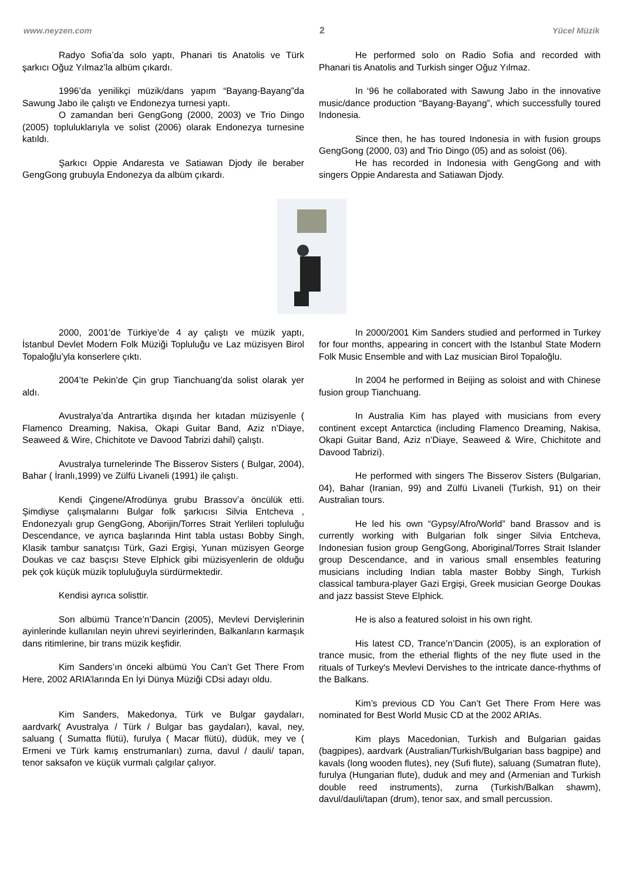www.neyzen.com 2 Yücel Müzik
Radyo Sofia’da solo yaptı, Phanari tis Anatolis ve Türk şarkıcı Oğuz Yılmaz’la albüm çıkardı.
1996’da yenilikçi müzik/dans yapım “Bayang-Bayang”da Sawung Jabo ile çalıştı ve Endonezya turnesi yaptı.
O zamandan beri GengGong (2000, 2003) ve Trio Dingo (2005) topluluklarıyla ve solist (2006) olarak Endonezya turnesine katıldı.
Şarkıcı Oppie Andaresta ve Satiawan Djody ile beraber GengGong grubuyla Endonezya da albüm çıkardı.
He performed solo on Radio Sofia and recorded with Phanari tis Anatolis and Turkish singer Oğuz Yılmaz.
In ‘96 he collaborated with Sawung Jabo in the innovative music/dance production “Bayang-Bayang”, which successfully toured Indonesia.
Since then, he has toured Indonesia in with fusion groups GengGong (2000, 03) and Trio Dingo (05) and as soloist (06).
He has recorded in Indonesia with GengGong and with singers Oppie Andaresta and Satiawan Djody.
2000, 2001’de Türkiye’de 4 ay çalıştı ve müzik yaptı, İstanbul Devlet Modern Folk Müziği Topluluğu ve Laz müzisyen Birol Topaloğlu’yla konserlere çıktı.
2004’te Pekin’de Çin grup Tianchuang’da solist olarak yer aldı.
Avustralya’da Antrartika dışında her kıtadan müzisyenle ( Flamenco Dreaming, Nakisa, Okapi Guitar Band, Aziz n’Diaye, Seaweed & Wire, Chichitote ve Davood Tabrizi dahil) çalıştı.
Avustralya turnelerinde The Bisserov Sisters ( Bulgar, 2004), Bahar ( İranlı,1999) ve Zülfü Livaneli (1991) ile çalıştı.
Kendi Çingene/Afrodünya grubu Brassov’a öncülük etti. Şimdiyse çalışmalarını Bulgar folk şarkıcısı Silvia Entcheva , Endonezyalı grup GengGong, Aborijin/Torres Strait Yerlileri topluluğu Descendance, ve ayrıca başlarında Hint tabla ustası Bobby Singh, Klasik tambur sanatçısı Türk, Gazi Ergişi, Yunan müzisyen George Doukas ve caz basçısı Steve Elphick gibi müzisyenlerin de olduğu pek çok küçük müzik topluluğuyla sürdürmektedir.
Kendisi ayrıca solisttir.
Son albümü Trance’n’Dancin (2005), Mevlevi Dervişlerinin ayinlerinde kullanılan neyin uhrevi seyirlerinden, Balkanların karmaşık dans ritimlerine, bir trans müzik keşfidir.
Kim Sanders’ın önceki albümü You Can’t Get There From Here, 2002 ARIA’larında En İyi Dünya Müziği CDsi adayı oldu.
Kim Sanders, Makedonya, Türk ve Bulgar gaydaları, aardvark( Avustralya / Türk / Bulgar bas gaydaları), kaval, ney, saluang ( Sumatta flütü), furulya ( Macar flütü), düdük, mey ve ( Ermeni ve Türk kamış enstrumanları) zurna, davul / dauli/ tapan, tenor saksafon ve küçük vurmalı çalgılar çalıyor.
In 2000/2001 Kim Sanders studied and performed in Turkey for four months, appearing in concert with the Istanbul State Modern Folk Music Ensemble and with Laz musician Birol Topaloğlu.
In 2004 he performed in Beijing as soloist and with Chinese fusion group Tianchuang.
In Australia Kim has played with musicians from every continent except Antarctica (including Flamenco Dreaming, Nakisa, Okapi Guitar Band, Aziz n’Diaye, Seaweed & Wire, Chichitote and Davood Tabrizi).
He performed with singers The Bisserov Sisters (Bulgarian, 04), Bahar (Iranian, 99) and Zülfü Livaneli (Turkish, 91) on their Australian tours.
He led his own “Gypsy/Afro/World” band Brassov and is currently working with Bulgarian folk singer Silvia Entcheva, Indonesian fusion group GengGong, Aboriginal/Torres Strait Islander group Descendance, and in various small ensembles featuring musicians including Indian tabla master Bobby Singh, Turkish classical tambura-player Gazi Ergişi, Greek musician George Doukas and jazz bassist Steve Elphick.
He is also a featured soloist in his own right.
His latest CD, Trance’n’Dancin (2005), is an exploration of trance music, from the etherial flights of the ney flute used in the rituals of Turkey's Mevlevi Dervishes to the intricate dance-rhythms of the Balkans.
Kim’s previous CD You Can’t Get There From Here was nominated for Best World Music CD at the 2002 ARIAs.
Kim plays Macedonian, Turkish and Bulgarian gaidas (bagpipes), aardvark (Australian/Turkish/Bulgarian bass bagpipe) and kavals (long wooden flutes), ney (Sufi flute), saluang (Sumatran flute), furulya (Hungarian flute), duduk and mey and (Armenian and Turkish double reed instruments), zurna (Turkish/Balkan shawm), davul/dauli/tapan (drum), tenor sax, and small percussion.